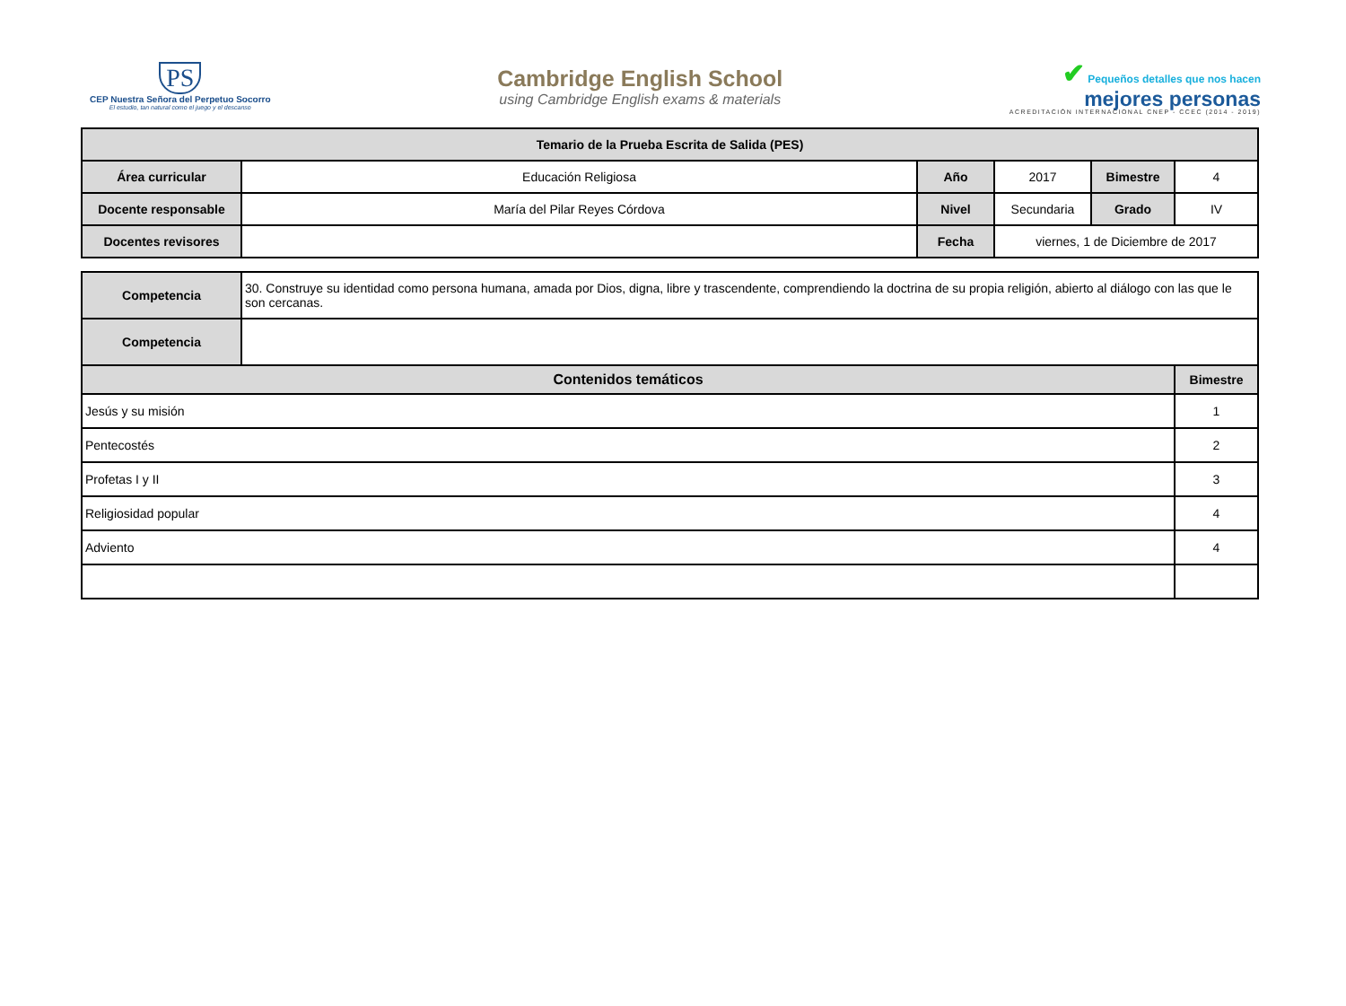PS
CEP Nuestra Señora del Perpetuo Socorro
El estudio, tan natural como el juego y el descanso
Cambridge English School
using Cambridge English exams & materials
✔ Pequeños detalles que nos hacen
mejores personas
ACREDITACIÓN INTERNACIONAL CNEP - CCEC (2014 - 2019)
| Temario de la Prueba Escrita de Salida (PES) | | | | | |
| --- | --- | --- | --- | --- | --- |
| Área curricular | Educación Religiosa | Año | 2017 | Bimestre | 4 |
| Docente responsable | María del Pilar Reyes Córdova | Nivel | Secundaria | Grado | IV |
| Docentes revisores | | Fecha | viernes, 1 de Diciembre de 2017 | | |
| Competencia | 30. Construye su identidad como persona humana, amada por Dios, digna, libre y trascendente, comprendiendo la doctrina de su propia religión, abierto al diálogo con las que le son cercanas. | |
| Competencia | | |
| Contenidos temáticos | | Bimestre |
| Jesús y su misión | | 1 |
| Pentecostés | | 2 |
| Profetas I y II | | 3 |
| Religiosidad popular | | 4 |
| Adviento | | 4 |